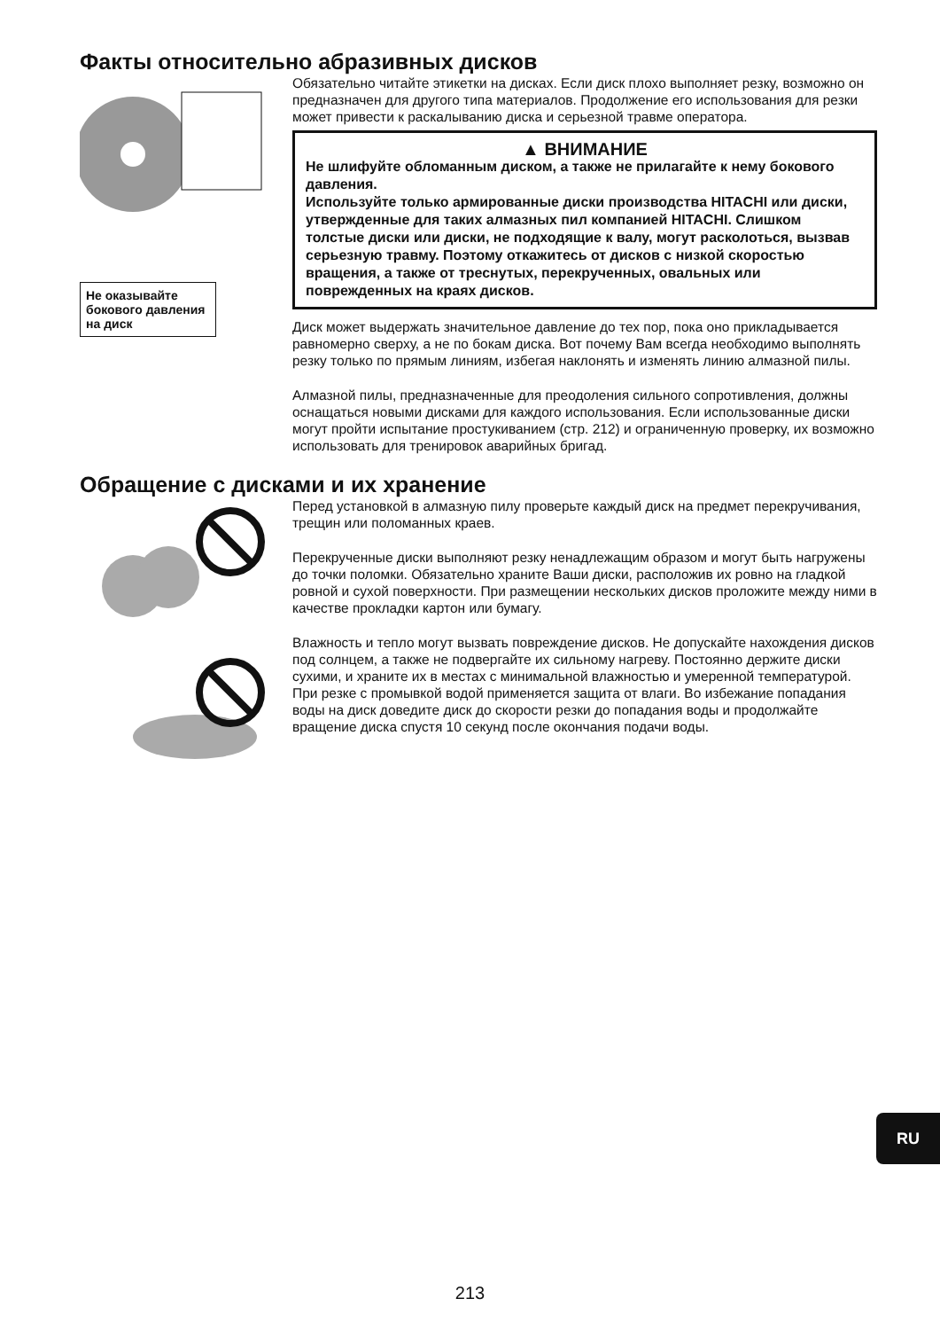Факты относительно абразивных дисков
Не оказывайте бокового давления на диск
Обязательно читайте этикетки на дисках. Если диск плохо выполняет резку, возможно он предназначен для другого типа материалов. Продолжение его использования для резки может привести к раскалыванию диска и серьезной травме оператора.
▲ ВНИМАНИЕ
Не шлифуйте обломанным диском, а также не прилагайте к нему бокового давления.
Используйте только армированные диски производства HITACHI или диски, утвержденные для таких алмазных пил компанией HITACHI. Слишком толстые диски или диски, не подходящие к валу, могут расколоться, вызвав серьезную травму. Поэтому откажитесь от дисков с низкой скоростью вращения, а также от треснутых, перекрученных, овальных или поврежденных на краях дисков.
Диск может выдержать значительное давление до тех пор, пока оно прикладывается равномерно сверху, а не по бокам диска. Вот почему Вам всегда необходимо выполнять резку только по прямым линиям, избегая наклонять и изменять линию алмазной пилы.
Алмазной пилы, предназначенные для преодоления сильного сопротивления, должны оснащаться новыми дисками для каждого использования. Если использованные диски могут пройти испытание простукиванием (стр. 212) и ограниченную проверку, их возможно использовать для тренировок аварийных бригад.
Обращение с дисками и их хранение
Перед установкой в алмазную пилу проверьте каждый диск на предмет перекручивания, трещин или поломанных краев.
Перекрученные диски выполняют резку ненадлежащим образом и могут быть нагружены до точки поломки. Обязательно храните Ваши диски, расположив их ровно на гладкой ровной и сухой поверхности. При размещении нескольких дисков проложите между ними в качестве прокладки картон или бумагу.
Влажность и тепло могут вызвать повреждение дисков. Не допускайте нахождения дисков под солнцем, а также не подвергайте их сильному нагреву. Постоянно держите диски сухими, и храните их в местах с минимальной влажностью и умеренной температурой. При резке с промывкой водой применяется защита от влаги. Во избежание попадания воды на диск доведите диск до скорости резки до попадания воды и продолжайте вращение диска спустя 10 секунд после окончания подачи воды.
RU
213